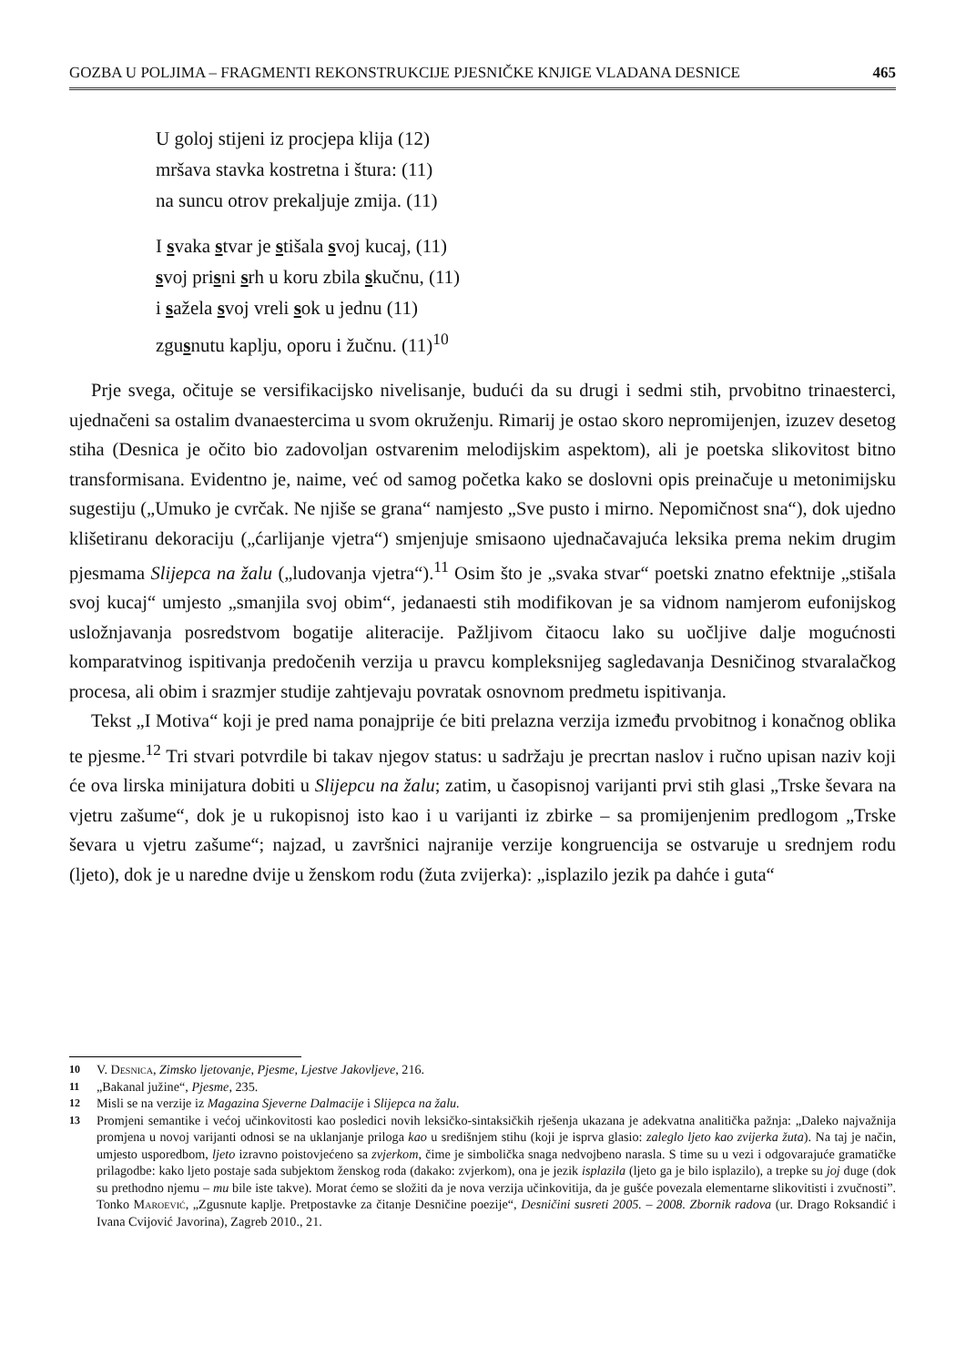GOZBA U POLJIMA – FRAGMENTI REKONSTRUKCIJE PJESNIČKE KNJIGE VLADANA DESNICE 465
U goloj stijeni iz procjepa klija (12)
mršava stavka kostretna i štura: (11)
na suncu otrov prekaljuje zmija. (11)
I svaka stvar je stišala svoj kucaj, (11)
svoj prisni srh u koru zbila skučnu, (11)
i sažela svoj vreli sok u jednu (11)
zgusnutu kaplju, oporu i žučnu. (11)<sup>10</sup>
Prje svega, očituje se versifikacijsko nivelisanje, budući da su drugi i sedmi stih, prvobitno trinaesterci, ujednačeni sa ostalim dvanaestercima u svom okruženju. Rimarij je ostao skoro nepromijenjen, izuzev desetog stiha (Desnica je očito bio zadovoljan ostvarenim melodijskim aspektom), ali je poetska slikovitost bitno transformisana. Evidentno je, naime, već od samog početka kako se doslovni opis preinačuje u metonimijsku sugestiju („Umuko je cvrčak. Ne njiše se grana“ namjesto „Sve pusto i mirno. Nepomičnost sna“), dok ujedno klišetiranu dekoraciju („ćarlijanje vjetra“) smjenjuje smisaono ujednačavajuća leksika prema nekim drugim pjesmama Slijepca na žalu („ludovanja vjetra“).<sup>11</sup> Osim što je „svaka stvar“ poetski znatno efektnije „stišala svoj kucaj“ umjesto „smanjila svoj obim“, jedanaesti stih modifikovan je sa vidnom namjerom eufonijskog usložnjavanja posredstvom bogatije aliteracije. Pažljivom čitaocu lako su uočljive dalje mogućnosti komparatvinog ispitivanja predočenih verzija u pravcu kompleksnijeg sagledavanja Desničinog stvaralačkog procesa, ali obim i srazmjer studije zahtjevaju povratak osnovnom predmetu ispitivanja.
Tekst „I Motiva“ koji je pred nama ponajprije će biti prelazna verzija između prvobitnog i konačnog oblika te pjesme.<sup>12</sup> Tri stvari potvrdile bi takav njegov status: u sadržaju je precrtan naslov i ručno upisan naziv koji će ova lirska minijatura dobiti u Slijepcu na žalu; zatim, u časopisnoj varijanti prvi stih glasi „Trske ševara na vjetru zašume“, dok je u rukopisnoj isto kao i u varijanti iz zbirke – sa promijenjenim predlogom „Trske ševara u vjetru zašume“; najzad, u završnici najranije verzije kongruencija se ostvaruje u srednjem rodu (ljeto), dok je u naredne dvije u ženskom rodu (žuta zvijerka): „isplazilo jezik pa dahće i guta“
10 V. Desnica, Zimsko ljetovanje, Pjesme, Ljestve Jakovljeve, 216.
11 „Bakanal južine“, Pjesme, 235.
12 Misli se na verzije iz Magazina Sjeverne Dalmacije i Slijepca na žalu.
13 Promjeni semantike i većoj učinkovitosti kao posledici novih leksičko-sintaksičkih rješenja ukazana je adekvatna analitička pažnja: „Daleko najvažnija promjena u novoj varijanti odnosi se na uklanjanje priloga kao u središnjem stihu (koji je isprva glasio: zaleglo ljeto kao zvijerka žuta). Na taj je način, umjesto usporedbom, ljeto izravno poistovjećeno sa zvjerkom, čime je simbolička snaga nedvojbeno narasla. S time su u vezi i odgovarajuće gramatičke prilagodbe: kako ljeto postaje sada subjektom ženskog roda (dakako: zvjerkom), ona je jezik isplazila (ljeto ga je bilo isplazilo), a trepke su joj duge (dok su prethodno njemu – mu bile iste takve). Morat ćemo se složiti da je nova verzija učinkovitija, da je gušće povezala elementarne slikovitisti i zvučnosti”. Tonko Maroević, „Zgusnute kaplje. Pretpostavke za čitanje Desničine poezije“, Desničini susreti 2005. – 2008. Zbornik radova (ur. Drago Roksandić i Ivana Cvijović Javorina), Zagreb 2010., 21.